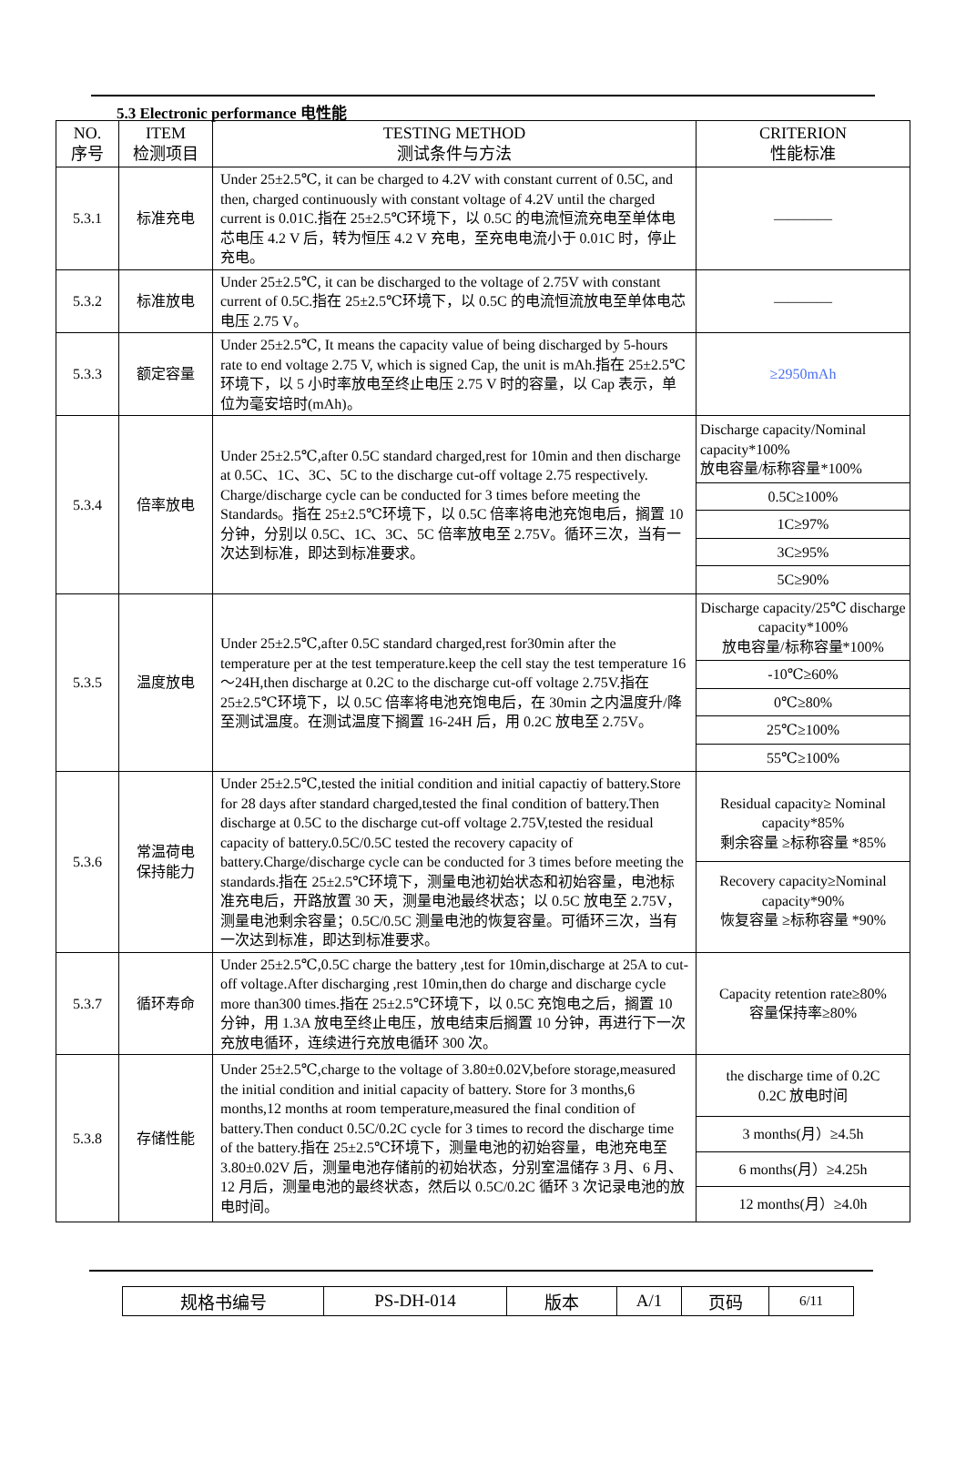5.3 Electronic performance 电性能
| NO. 序号 | ITEM 检测项目 | TESTING METHOD 测试条件与方法 | CRITERION 性能标准 |
| --- | --- | --- | --- |
| 5.3.1 | 标准充电 | Under 25±2.5℃, it can be charged to 4.2V with constant current of 0.5C, and then, charged continuously with constant voltage of 4.2V until the charged current is 0.01C.指在 25±2.5℃环境下，以 0.5C 的电流恒流充电至单体电芯电压 4.2 V 后，转为恒压 4.2 V 充电，至充电电流小于 0.01C 时，停止充电。 | ———— |
| 5.3.2 | 标准放电 | Under 25±2.5℃, it can be discharged to the voltage of 2.75V with constant current of 0.5C.指在 25±2.5℃环境下，以 0.5C 的电流恒流放电至单体电芯电压 2.75 V。 | ———— |
| 5.3.3 | 额定容量 | Under 25±2.5℃, It means the capacity value of being discharged by 5-hours rate to end voltage 2.75 V, which is signed Cap, the unit is mAh.指在 25±2.5℃环境下，以 5 小时率放电至终止电压 2.75 V 时的容量，以 Cap 表示，单位为毫安培时(mAh)。 | ≥2950mAh |
| 5.3.4 | 倍率放电 | Under 25±2.5℃,after 0.5C standard charged,rest for 10min and then discharge at 0.5C、1C、3C、5C to the discharge cut-off voltage 2.75 respectively. Charge/discharge cycle can be conducted for 3 times before meeting the Standards。指在 25±2.5℃环境下，以 0.5C 倍率将电池充饱电后，搁置 10 分钟，分别以 0.5C、1C、3C、5C 倍率放电至 2.75V。循环三次，当有一次达到标准，即达到标准要求。 | / Discharge capacity/Nominal capacity*100% 放电容量/标称容量*100% / / 0.5C≥100% / / 1C≥97% / / 3C≥95% / / 5C≥90% / |
| 5.3.5 | 温度放电 | Under 25±2.5℃,after 0.5C standard charged,rest for30min after the temperature per at the test temperature.keep the cell stay the test temperature 16～24H,then discharge at 0.2C to the discharge cut-off voltage 2.75V.指在 25±2.5℃环境下，以 0.5C 倍率将电池充饱电后，在 30min 之内温度升/降至测试温度。在测试温度下搁置 16-24H 后，用 0.2C 放电至 2.75V。 | / Discharge capacity/25℃ discharge capacity*100% 放电容量/标称容量*100% / / -10℃≥60% / / 0℃≥80% / / 25℃≥100% / / 55℃≥100% / |
| 5.3.6 | 常温荷电 保持能力 | Under 25±2.5℃,tested the initial condition and initial capactiy of battery.Store for 28 days after standard charged,tested the final condition of battery.Then discharge at 0.5C to the discharge cut-off voltage 2.75V,tested the residual capacity of battery.0.5C/0.5C tested the recovery capacity of battery.Charge/discharge cycle can be conducted for 3 times before meeting the standards.指在 25±2.5℃环境下，测量电池初始状态和初始容量，电池标准充电后，开路放置 30 天，测量电池最终状态；以 0.5C 放电至 2.75V，测量电池剩余容量；0.5C/0.5C 测量电池的恢复容量。可循环三次，当有一次达到标准，即达到标准要求。 | / Residual capacity≥ Nominal capacity*85% 剩余容量 ≥标称容量 *85% / / Recovery capacity≥Nominal capacity*90% 恢复容量 ≥标称容量 *90% / |
| 5.3.7 | 循环寿命 | Under 25±2.5℃,0.5C charge the battery ,test for 10min,discharge at 25A to cut-off voltage.After discharging ,rest 10min,then do charge and discharge cycle more than300 times.指在 25±2.5℃环境下，以 0.5C 充饱电之后，搁置 10 分钟，用 1.3A 放电至终止电压，放电结束后搁置 10 分钟，再进行下一次充放电循环，连续进行充放电循环 300 次。 | Capacity retention rate≥80% 容量保持率≥80% |
| 5.3.8 | 存储性能 | Under 25±2.5℃,charge to the voltage of 3.80±0.02V,before storage,measured the initial condition and initial capacity of battery. Store for 3 months,6 months,12 months at room temperature,measured the final condition of battery.Then conduct 0.5C/0.2C cycle for 3 times to record the discharge time of the battery.指在 25±2.5℃环境下，测量电池的初始容量，电池充电至 3.80±0.02V 后，测量电池存储前的初始状态，分别室温储存 3 月、6 月、12 月后，测量电池的最终状态，然后以 0.5C/0.2C 循环 3 次记录电池的放电时间。 | / the discharge time of 0.2C 0.2C 放电时间 / / 3 months(月）≥4.5h / / 6 months(月）≥4.25h / / 12 months(月）≥4.0h / |
| 规格书编号 | PS-DH-014 | 版本 | A/1 | 页码 | 6/11 |